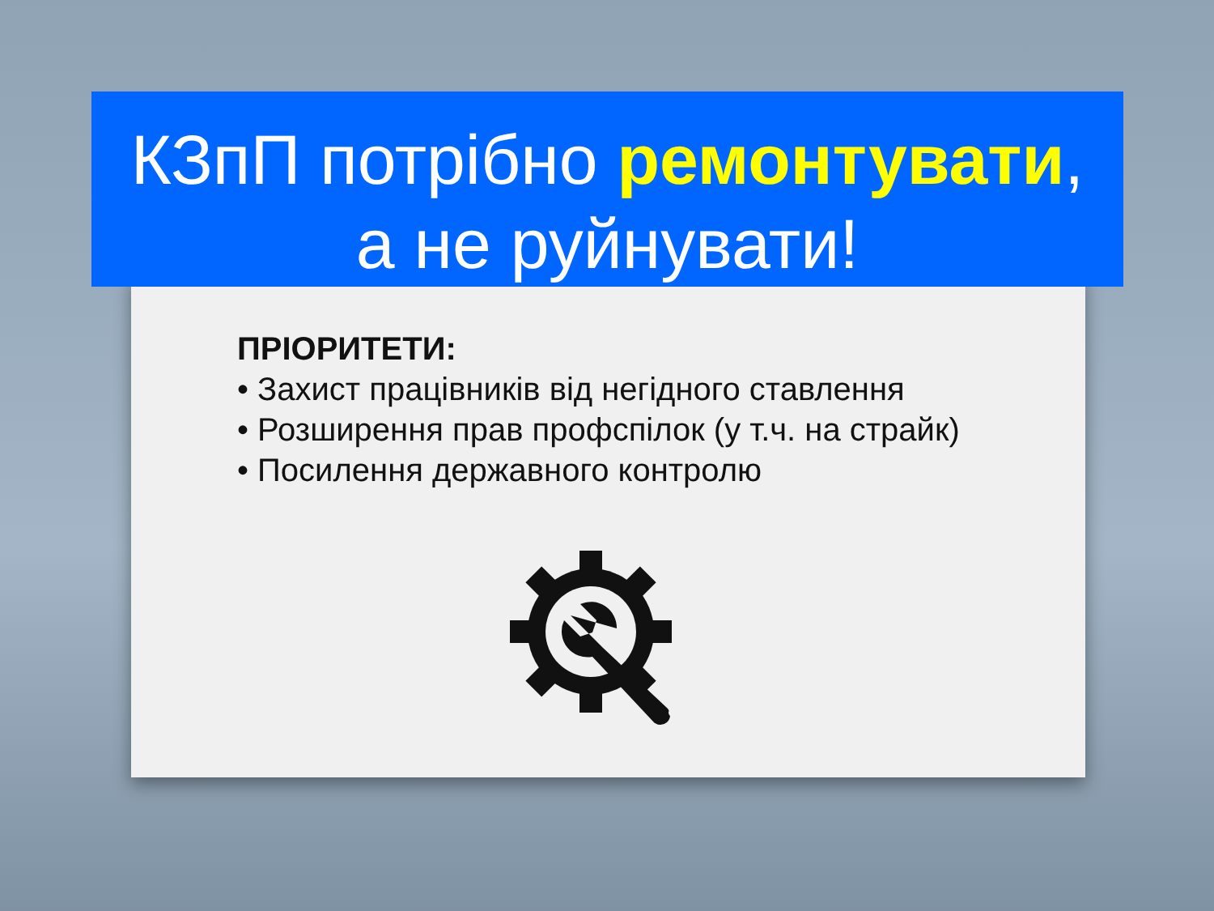КЗпП потрібно ремонтувати,
а не руйнувати!
ПРІОРИТЕТИ:
• Захист працівників від негідного ставлення
• Розширення прав профспілок (у т.ч. на страйк)
• Посилення державного контролю